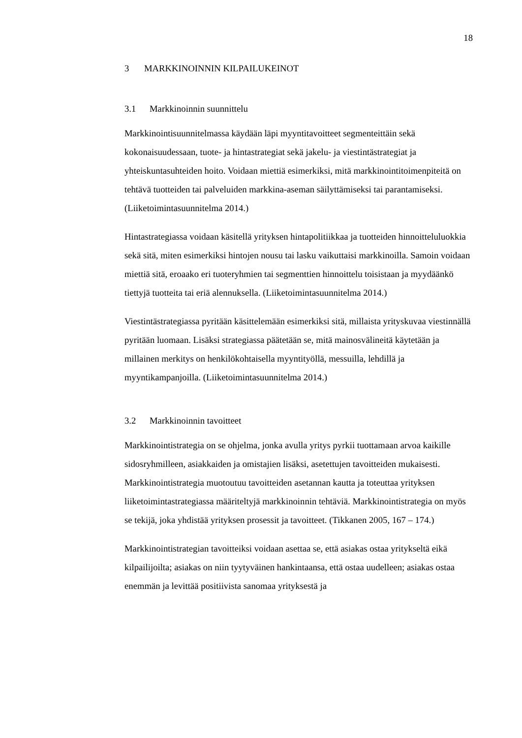18
3 MARKKINOINNIN KILPAILUKEINOT
3.1 Markkinoinnin suunnittelu
Markkinointisuunnitelmassa käydään läpi myyntitavoitteet segmenteittäin sekä kokonaisuudessaan, tuote- ja hintastrategiat sekä jakelu- ja viestintästrategiat ja yhteiskuntasuhteiden hoito. Voidaan miettiä esimerkiksi, mitä markkinointitoimenpiteitä on tehtävä tuotteiden tai palveluiden markkina-aseman säilyttämiseksi tai parantamiseksi. (Liiketoimintasuunnitelma 2014.)
Hintastrategiassa voidaan käsitellä yrityksen hintapolitiikkaa ja tuotteiden hinnoitteluluokkia sekä sitä, miten esimerkiksi hintojen nousu tai lasku vaikuttaisi markkinoilla. Samoin voidaan miettiä sitä, eroaako eri tuoteryhmien tai segmenttien hinnoittelu toisistaan ja myydäänkö tiettyjä tuotteita tai eriä alennuksella. (Liiketoimintasuunnitelma 2014.)
Viestintästrategiassa pyritään käsittelemään esimerkiksi sitä, millaista yrityskuvaa viestinnällä pyritään luomaan. Lisäksi strategiassa päätetään se, mitä mainosvälineitä käytetään ja millainen merkitys on henkilökohtaisella myyntityöllä, messuilla, lehdillä ja myyntikampanjoilla. (Liiketoimintasuunnitelma 2014.)
3.2 Markkinoinnin tavoitteet
Markkinointistrategia on se ohjelma, jonka avulla yritys pyrkii tuottamaan arvoa kaikille sidosryhmilleen, asiakkaiden ja omistajien lisäksi, asetettujen tavoitteiden mukaisesti. Markkinointistrategia muotoutuu tavoitteiden asetannan kautta ja toteuttaa yrityksen liiketoimintastrategiassa määriteltyjä markkinoinnin tehtäviä. Markkinointistrategia on myös se tekijä, joka yhdistää yrityksen prosessit ja tavoitteet. (Tikkanen 2005, 167 – 174.)
Markkinointistrategian tavoitteiksi voidaan asettaa se, että asiakas ostaa yritykseltä eikä kilpailijoilta; asiakas on niin tyytyväinen hankintaansa, että ostaa uudelleen; asiakas ostaa enemmän ja levittää positiivista sanomaa yrityksestä ja